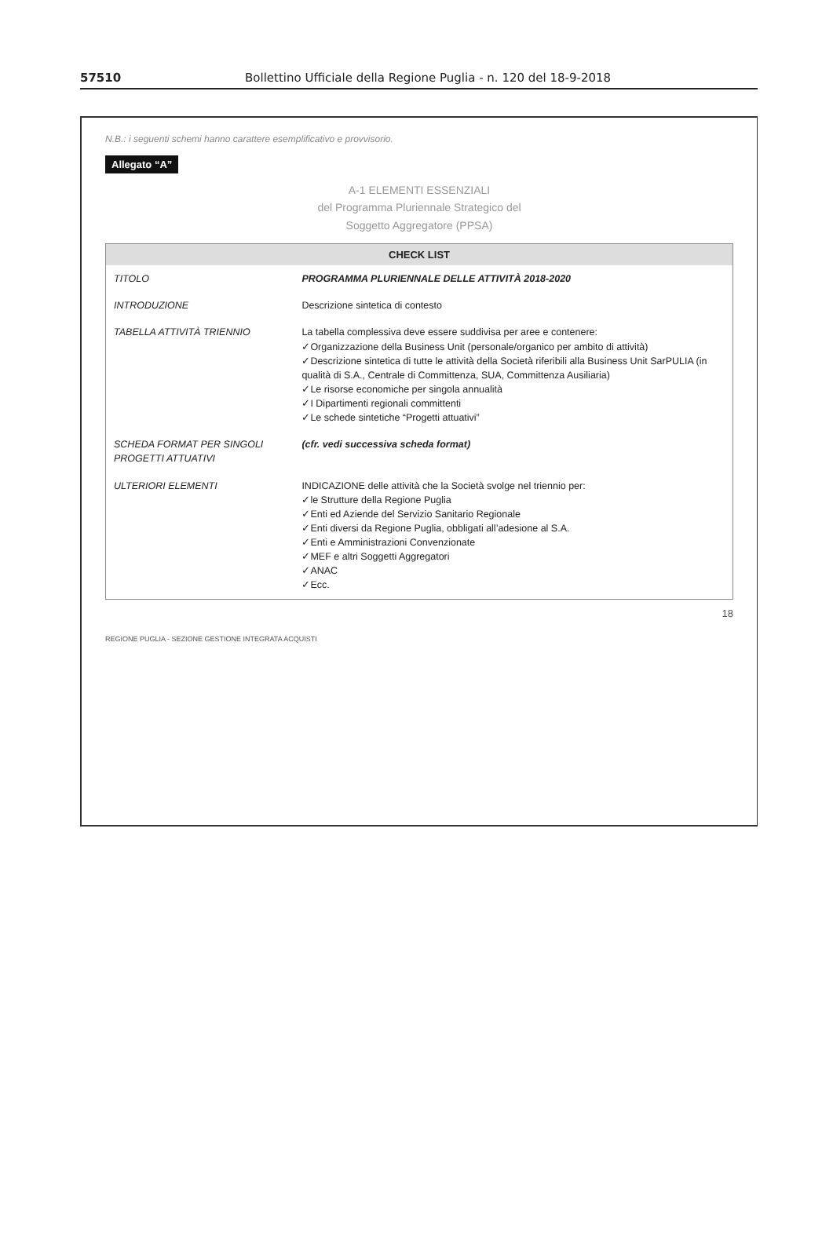57510 Bollettino Ufficiale della Regione Puglia - n. 120 del 18-9-2018
N.B.: i seguenti schemi hanno carattere esemplificativo e provvisorio.
Allegato “A”
A-1 ELEMENTI ESSENZIALI
del Programma Pluriennale Strategico del
Soggetto Aggregatore (PPSA)
CHECK LIST
| TITOLO | PROGRAMMA PLURIENNALE DELLE ATTIVITÀ 2018-2020 |
| INTRODUZIONE | Descrizione sintetica di contesto |
| TABELLA ATTIVITÀ TRIENNIO | La tabella complessiva deve essere suddivisa per aree e contenere: ✓Organizzazione della Business Unit (personale/organico per ambito di attività) ✓Descrizione sintetica di tutte le attività della Società riferibili alla Business Unit SarPULIA (in qualità di S.A., Centrale di Committenza, SUA, Committenza Ausiliaria) ✓Le risorse economiche per singola annualità ✓I Dipartimenti regionali committenti ✓Le schede sintetiche “Progetti attuativi” |
| SCHEDA FORMAT PER SINGOLI PROGETTI ATTUATIVI | (cfr. vedi successiva scheda format) |
| ULTERIORI ELEMENTI | INDICAZIONE delle attività che la Società svolge nel triennio per: ✓le Strutture della Regione Puglia ✓Enti ed Aziende del Servizio Sanitario Regionale ✓Enti diversi da Regione Puglia, obbligati all’adesione al S.A. ✓Enti e Amministrazioni Convenzionate ✓MEF e altri Soggetti Aggregatori ✓ANAC ✓Ecc. |
18
REGIONE PUGLIA - SEZIONE GESTIONE INTEGRATA ACQUISTI